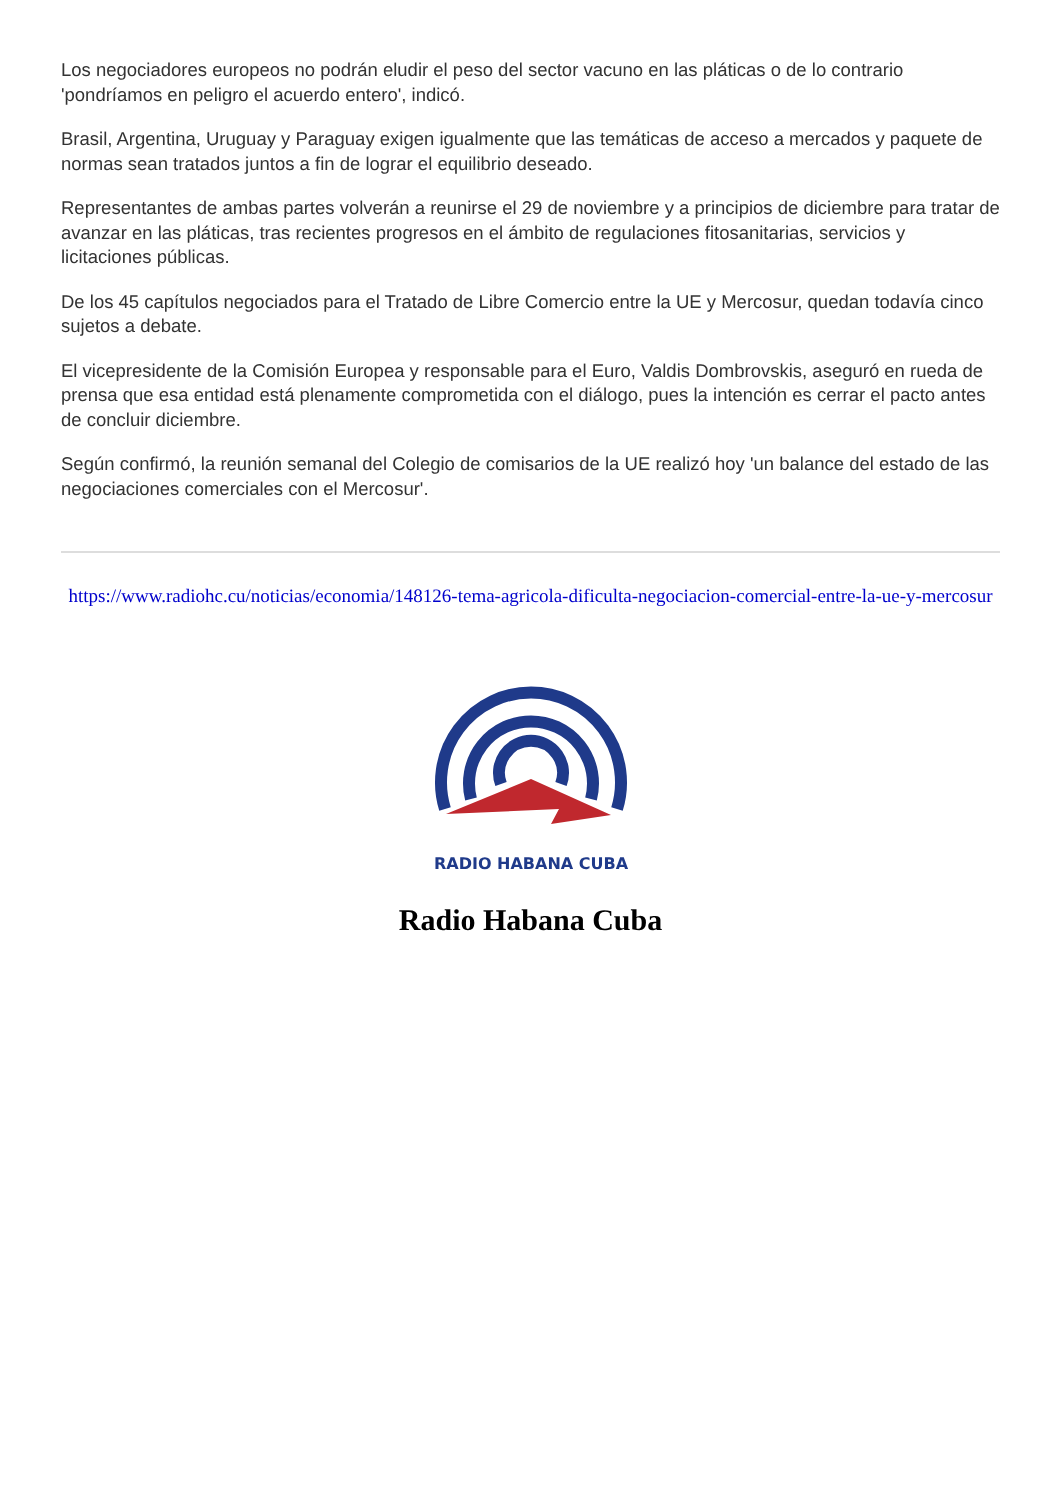Los negociadores europeos no podrán eludir el peso del sector vacuno en las pláticas o de lo contrario 'pondríamos en peligro el acuerdo entero', indicó.
Brasil, Argentina, Uruguay y Paraguay exigen igualmente que las temáticas de acceso a mercados y paquete de normas sean tratados juntos a fin de lograr el equilibrio deseado.
Representantes de ambas partes volverán a reunirse el 29 de noviembre y a principios de diciembre para tratar de avanzar en las pláticas, tras recientes progresos en el ámbito de regulaciones fitosanitarias, servicios y licitaciones públicas.
De los 45 capítulos negociados para el Tratado de Libre Comercio entre la UE y Mercosur, quedan todavía cinco sujetos a debate.
El vicepresidente de la Comisión Europea y responsable para el Euro, Valdis Dombrovskis, aseguró en rueda de prensa que esa entidad está plenamente comprometida con el diálogo, pues la intención es cerrar el pacto antes de concluir diciembre.
Según confirmó, la reunión semanal del Colegio de comisarios de la UE realizó hoy 'un balance del estado de las negociaciones comerciales con el Mercosur'.
https://www.radiohc.cu/noticias/economia/148126-tema-agricola-dificulta-negociacion-comercial-entre-la-ue-y-mercosur
RADIO HABANA CUBA
Radio Habana Cuba